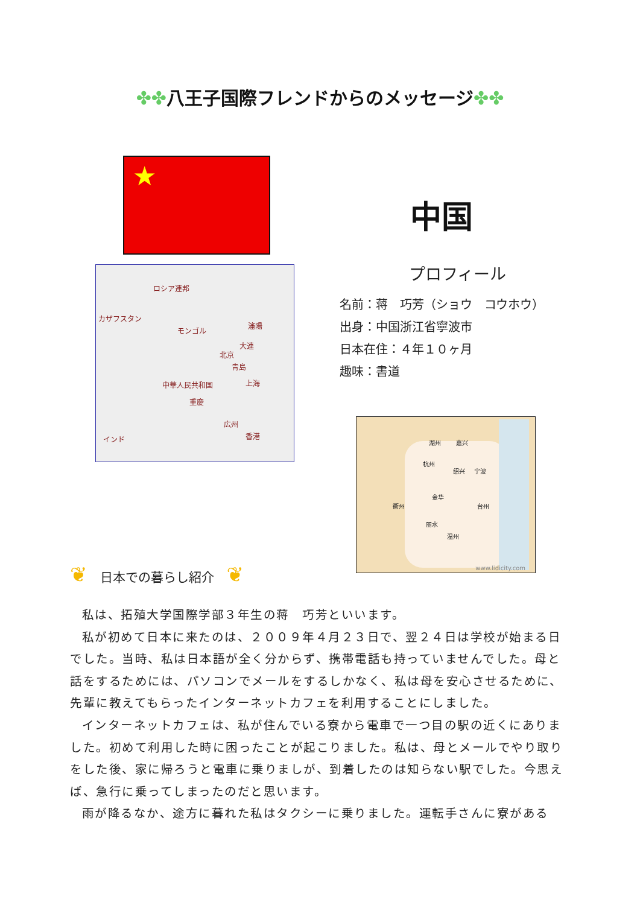✤✤八王子国際フレンドからのメッセージ✤✤
★
中国
ロシア連邦
カザフスタン
モンゴル
瀋陽
大連
北京
青島
中華人民共和国 上海
重慶
広州
香港
インド
プロフィール
名前：蒋　巧芳（ショウ　コウホウ）
出身：中国浙江省寧波市
日本在住：４年１０ヶ月
趣味：書道
湖州 嘉兴
杭州
绍兴 宁波
金华
衢州 台州
丽水
温州
www.lidicity.com
❦　日本での暮らし紹介　❦
私は、拓殖大学国際学部３年生の蒋　巧芳といいます。
私が初めて日本に来たのは、２００９年４月２３日で、翌２４日は学校が始まる日でした。当時、私は日本語が全く分からず、携帯電話も持っていませんでした。母と話をするためには、パソコンでメールをするしかなく、私は母を安心させるために、先輩に教えてもらったインターネットカフェを利用することにしました。
インターネットカフェは、私が住んでいる寮から電車で一つ目の駅の近くにありました。初めて利用した時に困ったことが起こりました。私は、母とメールでやり取りをした後、家に帰ろうと電車に乗りましが、到着したのは知らない駅でした。今思えば、急行に乗ってしまったのだと思います。
雨が降るなか、途方に暮れた私はタクシーに乗りました。運転手さんに寮がある